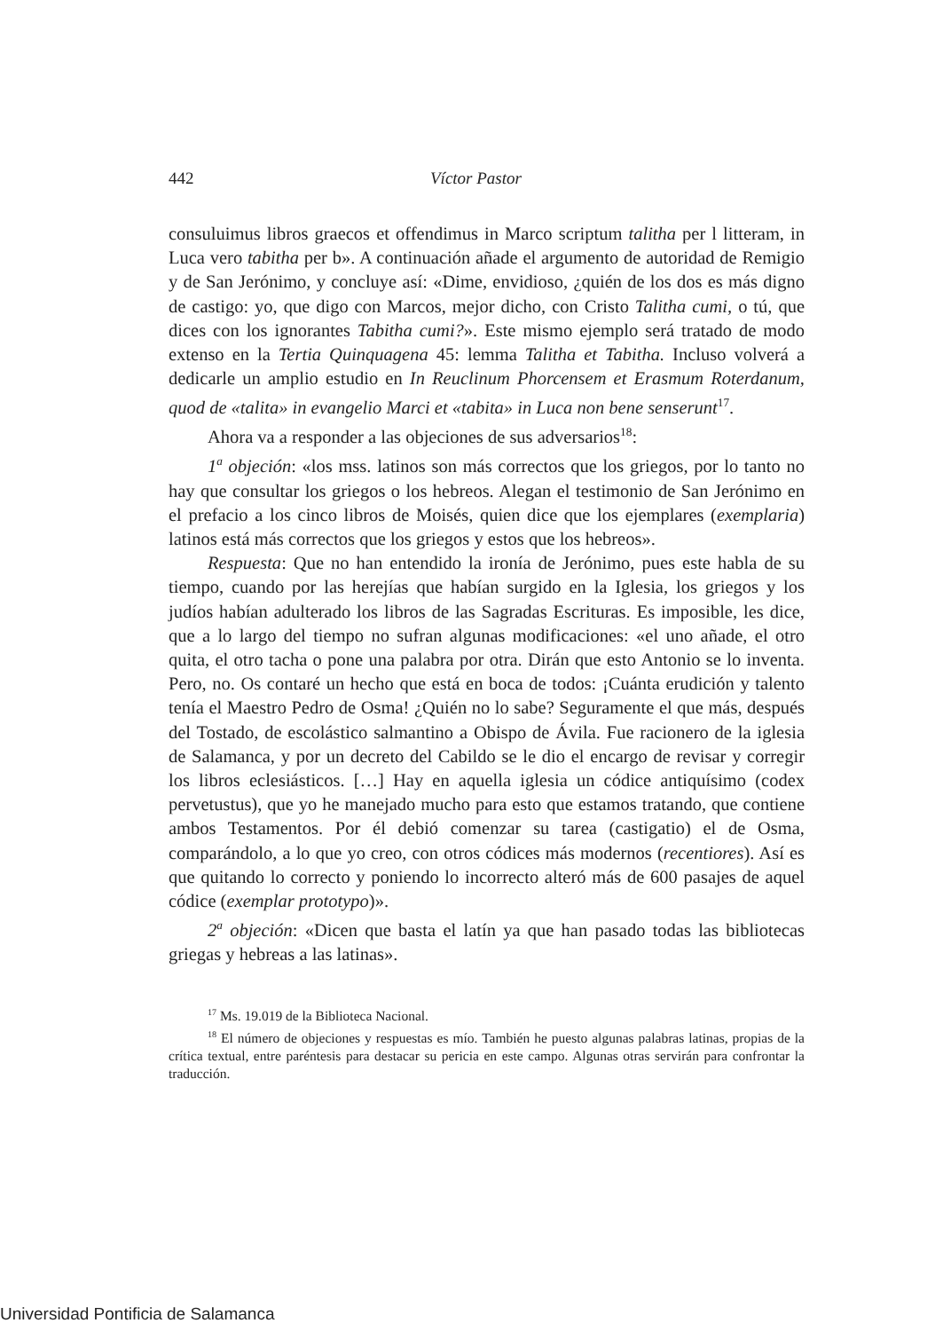442 Víctor Pastor
consuluimus libros graecos et offendimus in Marco scriptum talitha per l litteram, in Luca vero tabitha per b». A continuación añade el argumento de autoridad de Remigio y de San Jerónimo, y concluye así: «Dime, envidioso, ¿quién de los dos es más digno de castigo: yo, que digo con Marcos, mejor dicho, con Cristo Talitha cumi, o tú, que dices con los ignorantes Tabitha cumi?». Este mismo ejemplo será tratado de modo extenso en la Tertia Quinquagena 45: lemma Talitha et Tabitha. Incluso volverá a dedicarle un amplio estudio en In Reuclinum Phorcensem et Erasmum Roterdanum, quod de «talita» in evangelio Marci et «tabita» in Luca non bene senserunt<sup>17</sup>.
Ahora va a responder a las objeciones de sus adversarios<sup>18</sup>:
1<sup>a</sup> objeción: «los mss. latinos son más correctos que los griegos, por lo tanto no hay que consultar los griegos o los hebreos. Alegan el testimonio de San Jerónimo en el prefacio a los cinco libros de Moisés, quien dice que los ejemplares (exemplaria) latinos está más correctos que los griegos y estos que los hebreos».
Respuesta: Que no han entendido la ironía de Jerónimo, pues este habla de su tiempo, cuando por las herejías que habían surgido en la Iglesia, los griegos y los judíos habían adulterado los libros de las Sagradas Escrituras. Es imposible, les dice, que a lo largo del tiempo no sufran algunas modificaciones: «el uno añade, el otro quita, el otro tacha o pone una palabra por otra. Dirán que esto Antonio se lo inventa. Pero, no. Os contaré un hecho que está en boca de todos: ¡Cuánta erudición y talento tenía el Maestro Pedro de Osma! ¿Quién no lo sabe? Seguramente el que más, después del Tostado, de escolástico salmantino a Obispo de Ávila. Fue racionero de la iglesia de Salamanca, y por un decreto del Cabildo se le dio el encargo de revisar y corregir los libros eclesiásticos. […] Hay en aquella iglesia un códice antiquísimo (codex pervetustus), que yo he manejado mucho para esto que estamos tratando, que contiene ambos Testamentos. Por él debió comenzar su tarea (castigatio) el de Osma, comparándolo, a lo que yo creo, con otros códices más modernos (recentiores). Así es que quitando lo correcto y poniendo lo incorrecto alteró más de 600 pasajes de aquel códice (exemplar prototypo)».
2<sup>a</sup> objeción: «Dicen que basta el latín ya que han pasado todas las bibliotecas griegas y hebreas a las latinas».
<sup>17</sup> Ms. 19.019 de la Biblioteca Nacional.
<sup>18</sup> El número de objeciones y respuestas es mío. También he puesto algunas palabras latinas, propias de la crítica textual, entre paréntesis para destacar su pericia en este campo. Algunas otras servirán para confrontar la traducción.
Universidad Pontificia de Salamanca